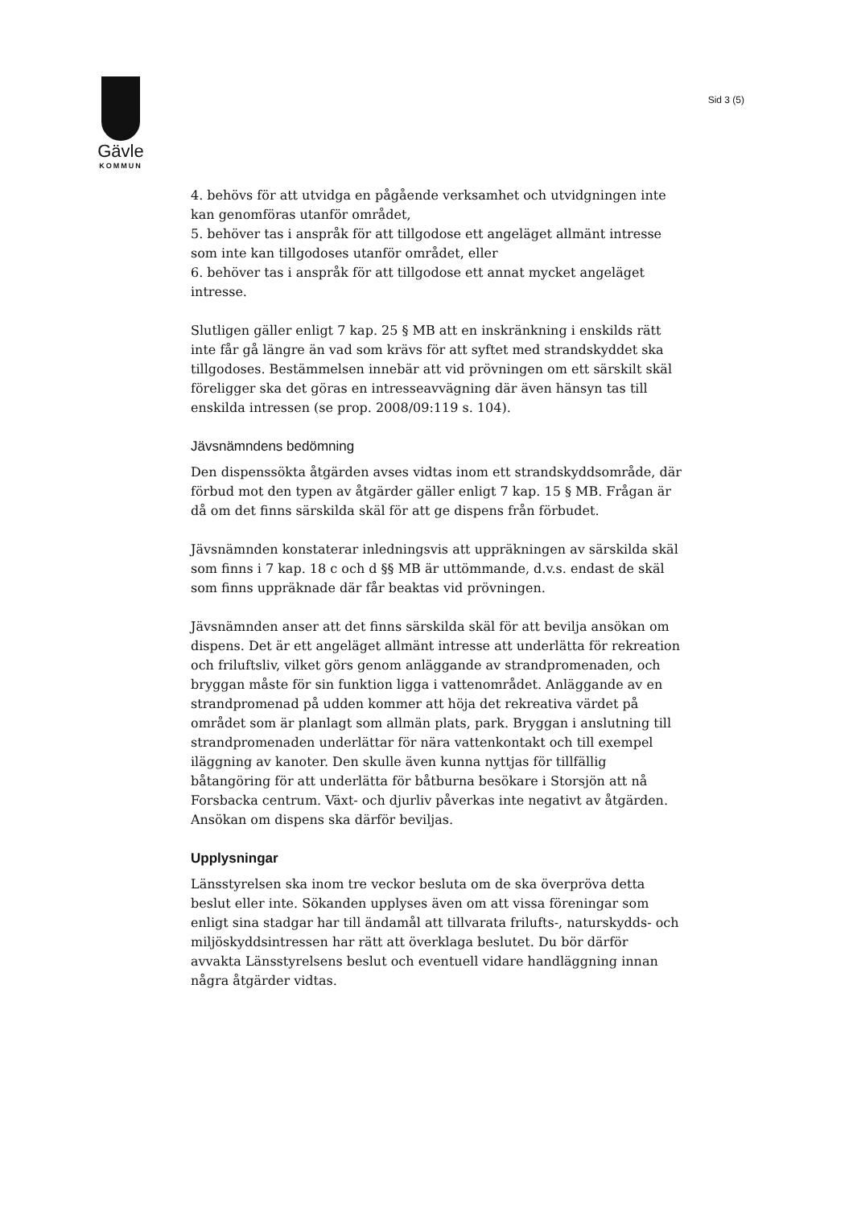Gävle
KOMMUN
Sid 3 (5)
4. behövs för att utvidga en pågående verksamhet och utvidgningen inte kan genomföras utanför området,
5. behöver tas i anspråk för att tillgodose ett angeläget allmänt intresse som inte kan tillgodoses utanför området, eller
6. behöver tas i anspråk för att tillgodose ett annat mycket angeläget intresse.
Slutligen gäller enligt 7 kap. 25 § MB att en inskränkning i enskilds rätt inte får gå längre än vad som krävs för att syftet med strandskyddet ska tillgodoses. Bestämmelsen innebär att vid prövningen om ett särskilt skäl föreligger ska det göras en intresseavvägning där även hänsyn tas till enskilda intressen (se prop. 2008/09:119 s. 104).
Jävsnämndens bedömning
Den dispenssökta åtgärden avses vidtas inom ett strandskyddsområde, där förbud mot den typen av åtgärder gäller enligt 7 kap. 15 § MB. Frågan är då om det finns särskilda skäl för att ge dispens från förbudet.
Jävsnämnden konstaterar inledningsvis att uppräkningen av särskilda skäl som finns i 7 kap. 18 c och d §§ MB är uttömmande, d.v.s. endast de skäl som finns uppräknade där får beaktas vid prövningen.
Jävsnämnden anser att det finns särskilda skäl för att bevilja ansökan om dispens. Det är ett angeläget allmänt intresse att underlätta för rekreation och friluftsliv, vilket görs genom anläggande av strandpromenaden, och bryggan måste för sin funktion ligga i vattenområdet. Anläggande av en strandpromenad på udden kommer att höja det rekreativa värdet på området som är planlagt som allmän plats, park. Bryggan i anslutning till strandpromenaden underlättar för nära vattenkontakt och till exempel iläggning av kanoter. Den skulle även kunna nyttjas för tillfällig båtangöring för att underlätta för båtburna besökare i Storsjön att nå Forsbacka centrum. Växt- och djurliv påverkas inte negativt av åtgärden. Ansökan om dispens ska därför beviljas.
Upplysningar
Länsstyrelsen ska inom tre veckor besluta om de ska överpröva detta beslut eller inte. Sökanden upplyses även om att vissa föreningar som enligt sina stadgar har till ändamål att tillvarata frilufts-, naturskydds- och miljöskyddsintressen har rätt att överklaga beslutet. Du bör därför avvakta Länsstyrelsens beslut och eventuell vidare handläggning innan några åtgärder vidtas.